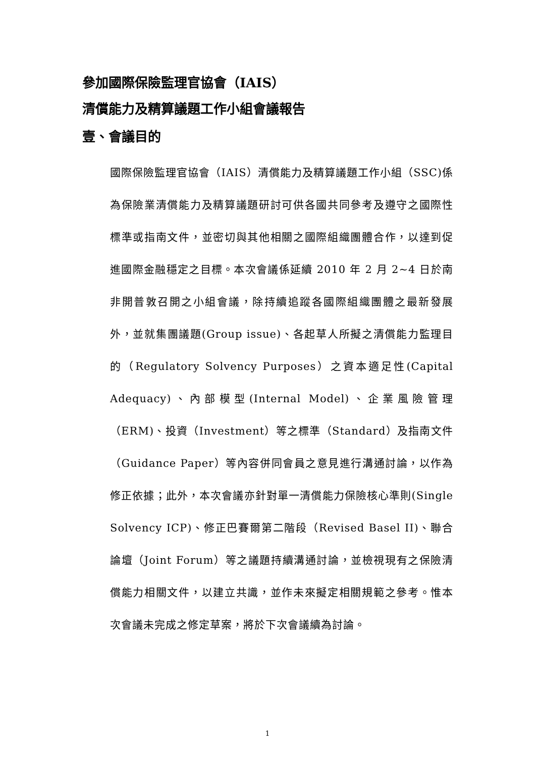參加國際保險監理官協會（IAIS）
清償能力及精算議題工作小組會議報告
壹、會議目的
國際保險監理官協會（IAIS）清償能力及精算議題工作小組（SSC)係為保險業清償能力及精算議題研討可供各國共同參考及遵守之國際性標準或指南文件，並密切與其他相關之國際組織團體合作，以達到促進國際金融穩定之目標。本次會議係延續 2010 年 2 月 2~4 日於南非開普敦召開之小組會議，除持續追蹤各國際組織團體之最新發展外，並就集團議題(Group issue)、各起草人所擬之清償能力監理目的（Regulatory Solvency Purposes）之資本適足性(Capital Adequacy)、內部模型(Internal Model)、企業風險管理（ERM)、投資（Investment）等之標準（Standard）及指南文件（Guidance Paper）等內容併同會員之意見進行溝通討論，以作為修正依據；此外，本次會議亦針對單一清償能力保險核心準則(Single Solvency ICP)、修正巴賽爾第二階段（Revised Basel II)、聯合論壇（Joint Forum）等之議題持續溝通討論，並檢視現有之保險清償能力相關文件，以建立共識，並作未來擬定相關規範之參考。惟本次會議未完成之修定草案，將於下次會議續為討論。
1